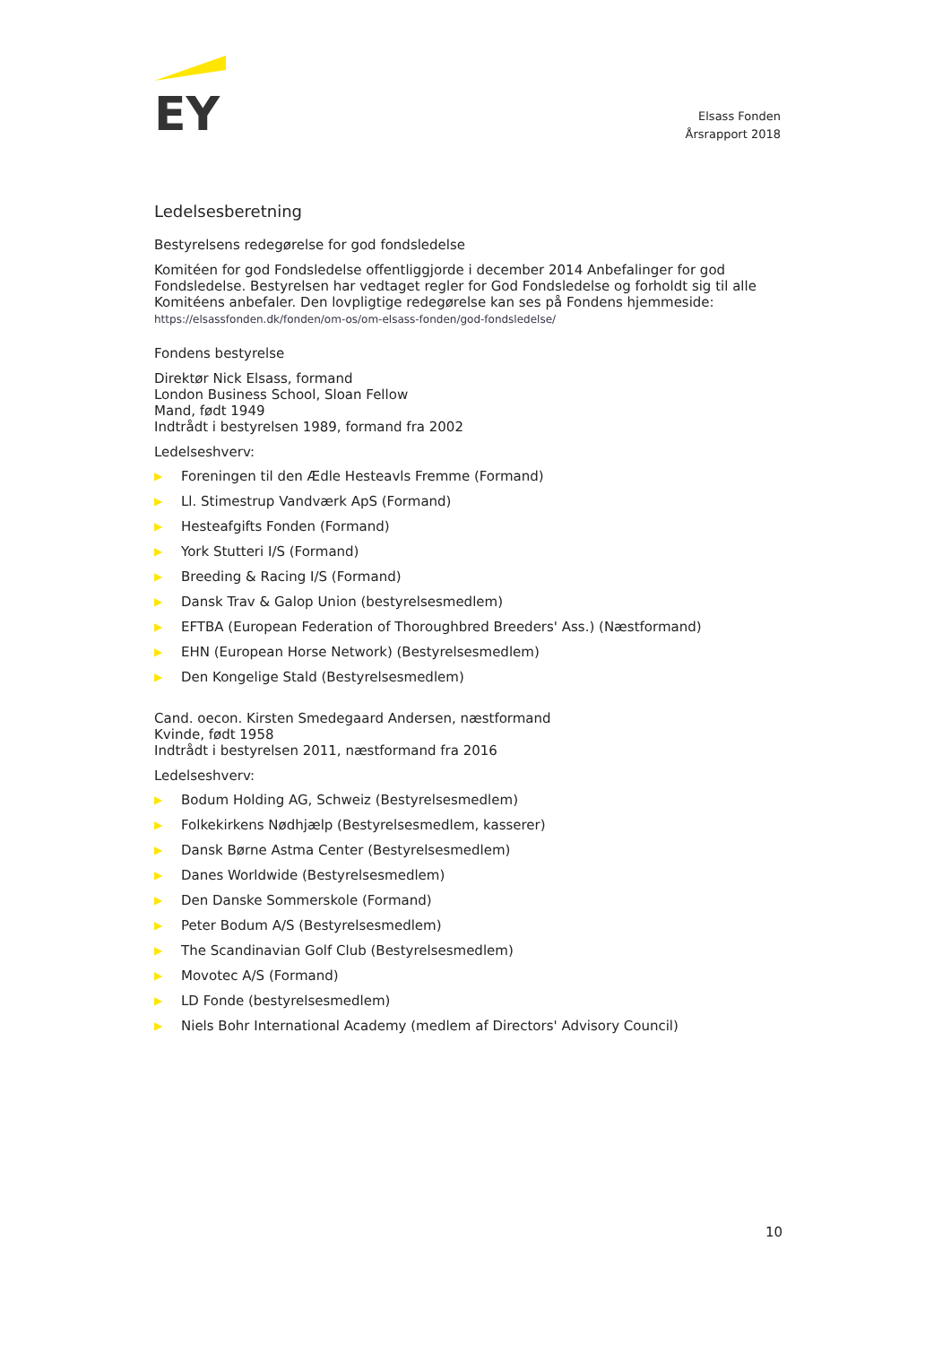EY
Elsass Fonden
Årsrapport 2018
Ledelsesberetning
Bestyrelsens redegørelse for god fondsledelse
Komitéen for god Fondsledelse offentliggjorde i december 2014 Anbefalinger for god Fondsledelse. Bestyrelsen har vedtaget regler for God Fondsledelse og forholdt sig til alle Komitéens anbefaler. Den lovpligtige redegørelse kan ses på Fondens hjemmeside:
https://elsassfonden.dk/fonden/om-os/om-elsass-fonden/god-fondsledelse/
Fondens bestyrelse
Direktør Nick Elsass, formand
London Business School, Sloan Fellow
Mand, født 1949
Indtrådt i bestyrelsen 1989, formand fra 2002
Ledelseshverv:
▶ Foreningen til den Ædle Hesteavls Fremme (Formand)
▶ Ll. Stimestrup Vandværk ApS (Formand)
▶ Hesteafgifts Fonden (Formand)
▶ York Stutteri I/S (Formand)
▶ Breeding & Racing I/S (Formand)
▶ Dansk Trav & Galop Union (bestyrelsesmedlem)
▶ EFTBA (European Federation of Thoroughbred Breeders' Ass.) (Næstformand)
▶ EHN (European Horse Network) (Bestyrelsesmedlem)
▶ Den Kongelige Stald (Bestyrelsesmedlem)
Cand. oecon. Kirsten Smedegaard Andersen, næstformand
Kvinde, født 1958
Indtrådt i bestyrelsen 2011, næstformand fra 2016
Ledelseshverv:
▶ Bodum Holding AG, Schweiz (Bestyrelsesmedlem)
▶ Folkekirkens Nødhjælp (Bestyrelsesmedlem, kasserer)
▶ Dansk Børne Astma Center (Bestyrelsesmedlem)
▶ Danes Worldwide (Bestyrelsesmedlem)
▶ Den Danske Sommerskole (Formand)
▶ Peter Bodum A/S (Bestyrelsesmedlem)
▶ The Scandinavian Golf Club (Bestyrelsesmedlem)
▶ Movotec A/S (Formand)
▶ LD Fonde (bestyrelsesmedlem)
▶ Niels Bohr International Academy (medlem af Directors' Advisory Council)
10